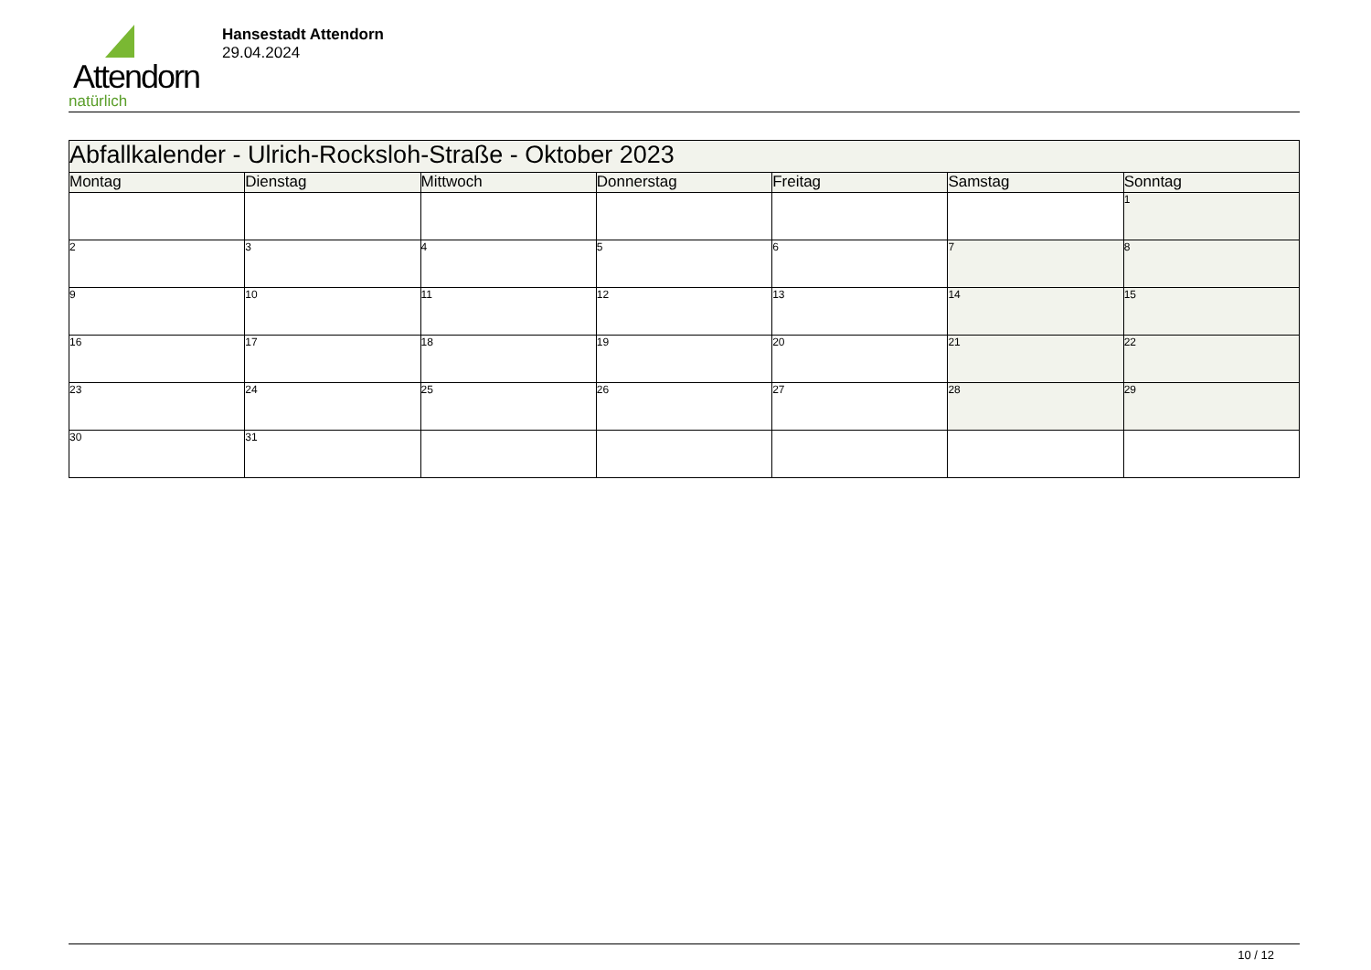Attendorn
natürlich
Hansestadt Attendorn
29.04.2024
| Abfallkalender - Ulrich-Rocksloh-Straße - Oktober 2023 | | | | | | |
| Montag | Dienstag | Mittwoch | Donnerstag | Freitag | Samstag | Sonntag |
| | | | | | | 1 |
| 2 | 3 | 4 | 5 | 6 | 7 | 8 |
| 9 | 10 | 11 | 12 | 13 | 14 | 15 |
| 16 | 17 | 18 | 19 | 20 | 21 | 22 |
| 23 | 24 | 25 | 26 | 27 | 28 | 29 |
| 30 | 31 | | | | | |
10 / 12